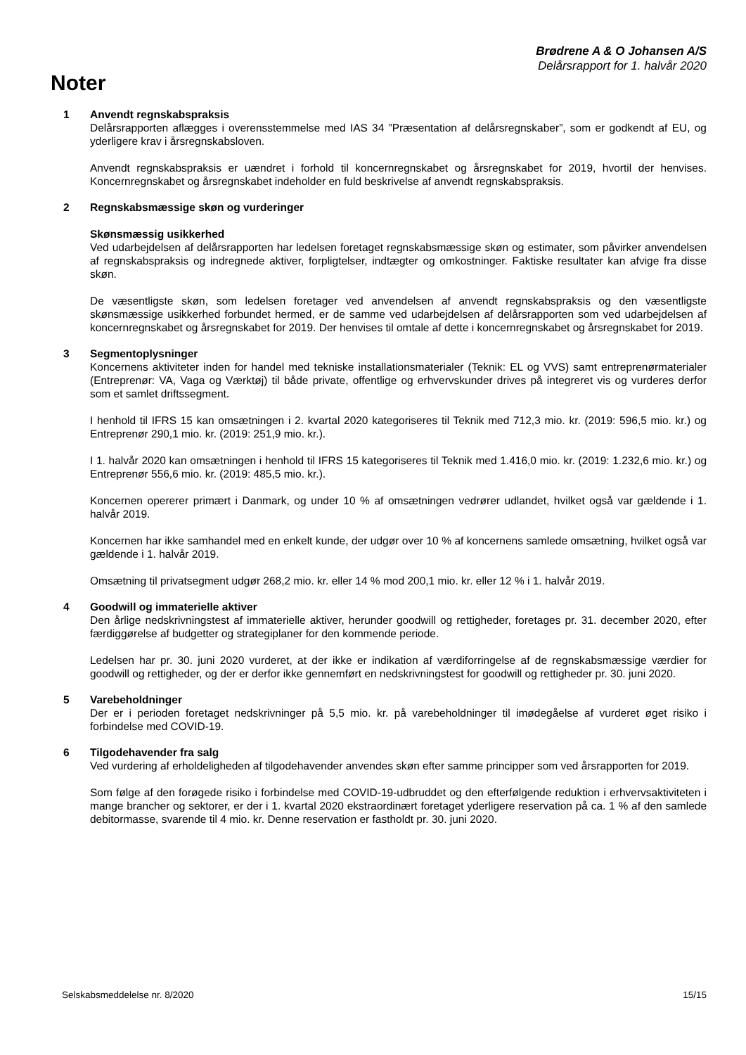Brødrene A & O Johansen A/S
Delårsrapport for 1. halvår 2020
Noter
1 Anvendt regnskabspraksis
Delårsrapporten aflægges i overensstemmelse med IAS 34 ”Præsentation af delårsregnskaber”, som er godkendt af EU, og yderligere krav i årsregnskabsloven.
Anvendt regnskabspraksis er uændret i forhold til koncernregnskabet og årsregnskabet for 2019, hvortil der henvises. Koncernregnskabet og årsregnskabet indeholder en fuld beskrivelse af anvendt regnskabspraksis.
2 Regnskabsmæssige skøn og vurderinger
Skønsmæssig usikkerhed
Ved udarbejdelsen af delårsrapporten har ledelsen foretaget regnskabsmæssige skøn og estimater, som påvirker anvendelsen af regnskabspraksis og indregnede aktiver, forpligtelser, indtægter og omkostninger. Faktiske resultater kan afvige fra disse skøn.
De væsentligste skøn, som ledelsen foretager ved anvendelsen af anvendt regnskabspraksis og den væsentligste skønsmæssige usikkerhed forbundet hermed, er de samme ved udarbejdelsen af delårsrapporten som ved udarbejdelsen af koncernregnskabet og årsregnskabet for 2019. Der henvises til omtale af dette i koncernregnskabet og årsregnskabet for 2019.
3 Segmentoplysninger
Koncernens aktiviteter inden for handel med tekniske installationsmaterialer (Teknik: EL og VVS) samt entreprenørmaterialer (Entreprenør: VA, Vaga og Værktøj) til både private, offentlige og erhvervskunder drives på integreret vis og vurderes derfor som et samlet driftssegment.
I henhold til IFRS 15 kan omsætningen i 2. kvartal 2020 kategoriseres til Teknik med 712,3 mio. kr. (2019: 596,5 mio. kr.) og Entreprenør 290,1 mio. kr. (2019: 251,9 mio. kr.).
I 1. halvår 2020 kan omsætningen i henhold til IFRS 15 kategoriseres til Teknik med 1.416,0 mio. kr. (2019: 1.232,6 mio. kr.) og Entreprenør 556,6 mio. kr. (2019: 485,5 mio. kr.).
Koncernen opererer primært i Danmark, og under 10 % af omsætningen vedrører udlandet, hvilket også var gældende i 1. halvår 2019.
Koncernen har ikke samhandel med en enkelt kunde, der udgør over 10 % af koncernens samlede omsætning, hvilket også var gældende i 1. halvår 2019.
Omsætning til privatsegment udgør 268,2 mio. kr. eller 14 % mod 200,1 mio. kr. eller 12 % i 1. halvår 2019.
4 Goodwill og immaterielle aktiver
Den årlige nedskrivningstest af immaterielle aktiver, herunder goodwill og rettigheder, foretages pr. 31. december 2020, efter færdiggørelse af budgetter og strategiplaner for den kommende periode.
Ledelsen har pr. 30. juni 2020 vurderet, at der ikke er indikation af værdiforringelse af de regnskabsmæssige værdier for goodwill og rettigheder, og der er derfor ikke gennemført en nedskrivningstest for goodwill og rettigheder pr. 30. juni 2020.
5 Varebeholdninger
Der er i perioden foretaget nedskrivninger på 5,5 mio. kr. på varebeholdninger til imødegåelse af vurderet øget risiko i forbindelse med COVID-19.
6 Tilgodehavender fra salg
Ved vurdering af erholdeligheden af tilgodehavender anvendes skøn efter samme principper som ved årsrapporten for 2019.
Som følge af den forøgede risiko i forbindelse med COVID-19-udbruddet og den efterfølgende reduktion i erhvervsaktiviteten i mange brancher og sektorer, er der i 1. kvartal 2020 ekstraordinært foretaget yderligere reservation på ca. 1 % af den samlede debitormasse, svarende til 4 mio. kr. Denne reservation er fastholdt pr. 30. juni 2020.
Selskabsmeddelelse nr. 8/2020 15/15